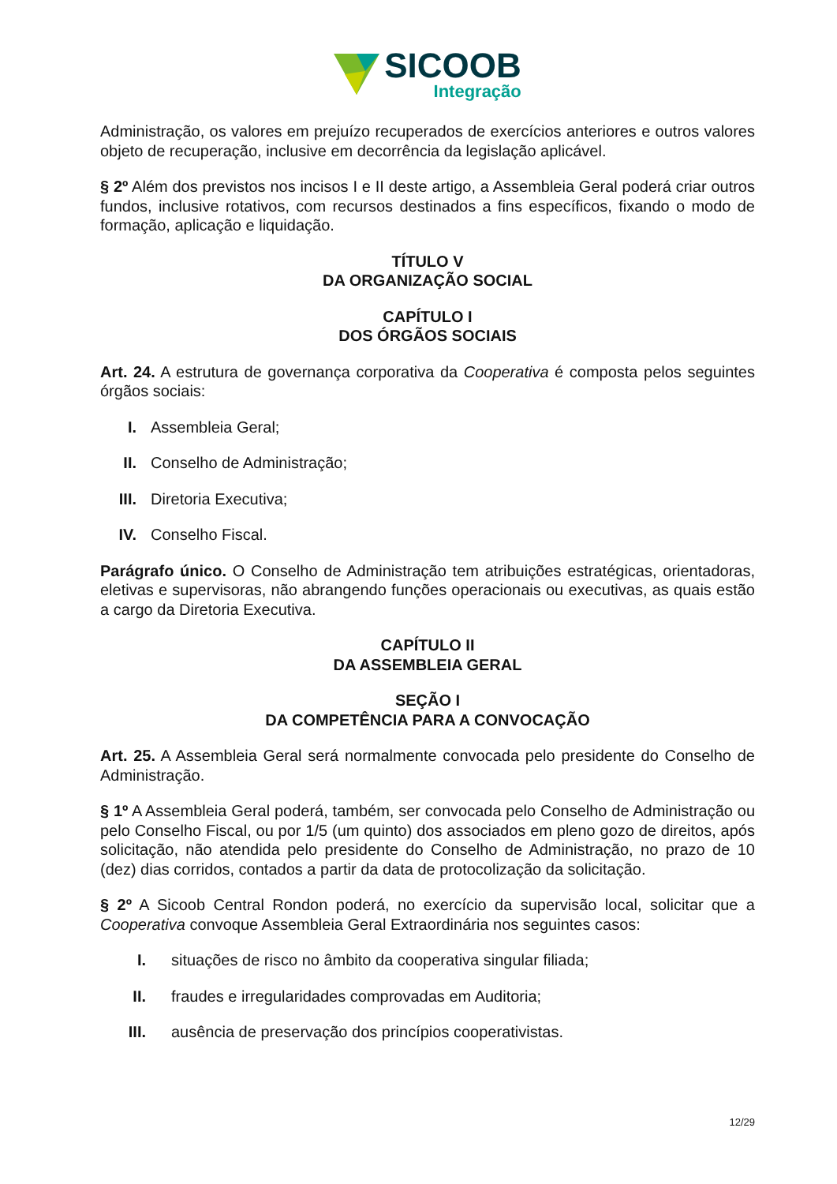SICOOB
Integração
Administração, os valores em prejuízo recuperados de exercícios anteriores e outros valores objeto de recuperação, inclusive em decorrência da legislação aplicável.
§ 2º Além dos previstos nos incisos I e II deste artigo, a Assembleia Geral poderá criar outros fundos, inclusive rotativos, com recursos destinados a fins específicos, fixando o modo de formação, aplicação e liquidação.
TÍTULO V
DA ORGANIZAÇÃO SOCIAL
CAPÍTULO I
DOS ÓRGÃOS SOCIAIS
Art. 24. A estrutura de governança corporativa da Cooperativa é composta pelos seguintes órgãos sociais:
I. Assembleia Geral;
II. Conselho de Administração;
III. Diretoria Executiva;
IV. Conselho Fiscal.
Parágrafo único. O Conselho de Administração tem atribuições estratégicas, orientadoras, eletivas e supervisoras, não abrangendo funções operacionais ou executivas, as quais estão a cargo da Diretoria Executiva.
CAPÍTULO II
DA ASSEMBLEIA GERAL
SEÇÃO I
DA COMPETÊNCIA PARA A CONVOCAÇÃO
Art. 25. A Assembleia Geral será normalmente convocada pelo presidente do Conselho de Administração.
§ 1º A Assembleia Geral poderá, também, ser convocada pelo Conselho de Administração ou pelo Conselho Fiscal, ou por 1/5 (um quinto) dos associados em pleno gozo de direitos, após solicitação, não atendida pelo presidente do Conselho de Administração, no prazo de 10 (dez) dias corridos, contados a partir da data de protocolização da solicitação.
§ 2º A Sicoob Central Rondon poderá, no exercício da supervisão local, solicitar que a Cooperativa convoque Assembleia Geral Extraordinária nos seguintes casos:
I. situações de risco no âmbito da cooperativa singular filiada;
II. fraudes e irregularidades comprovadas em Auditoria;
III. ausência de preservação dos princípios cooperativistas.
12/29